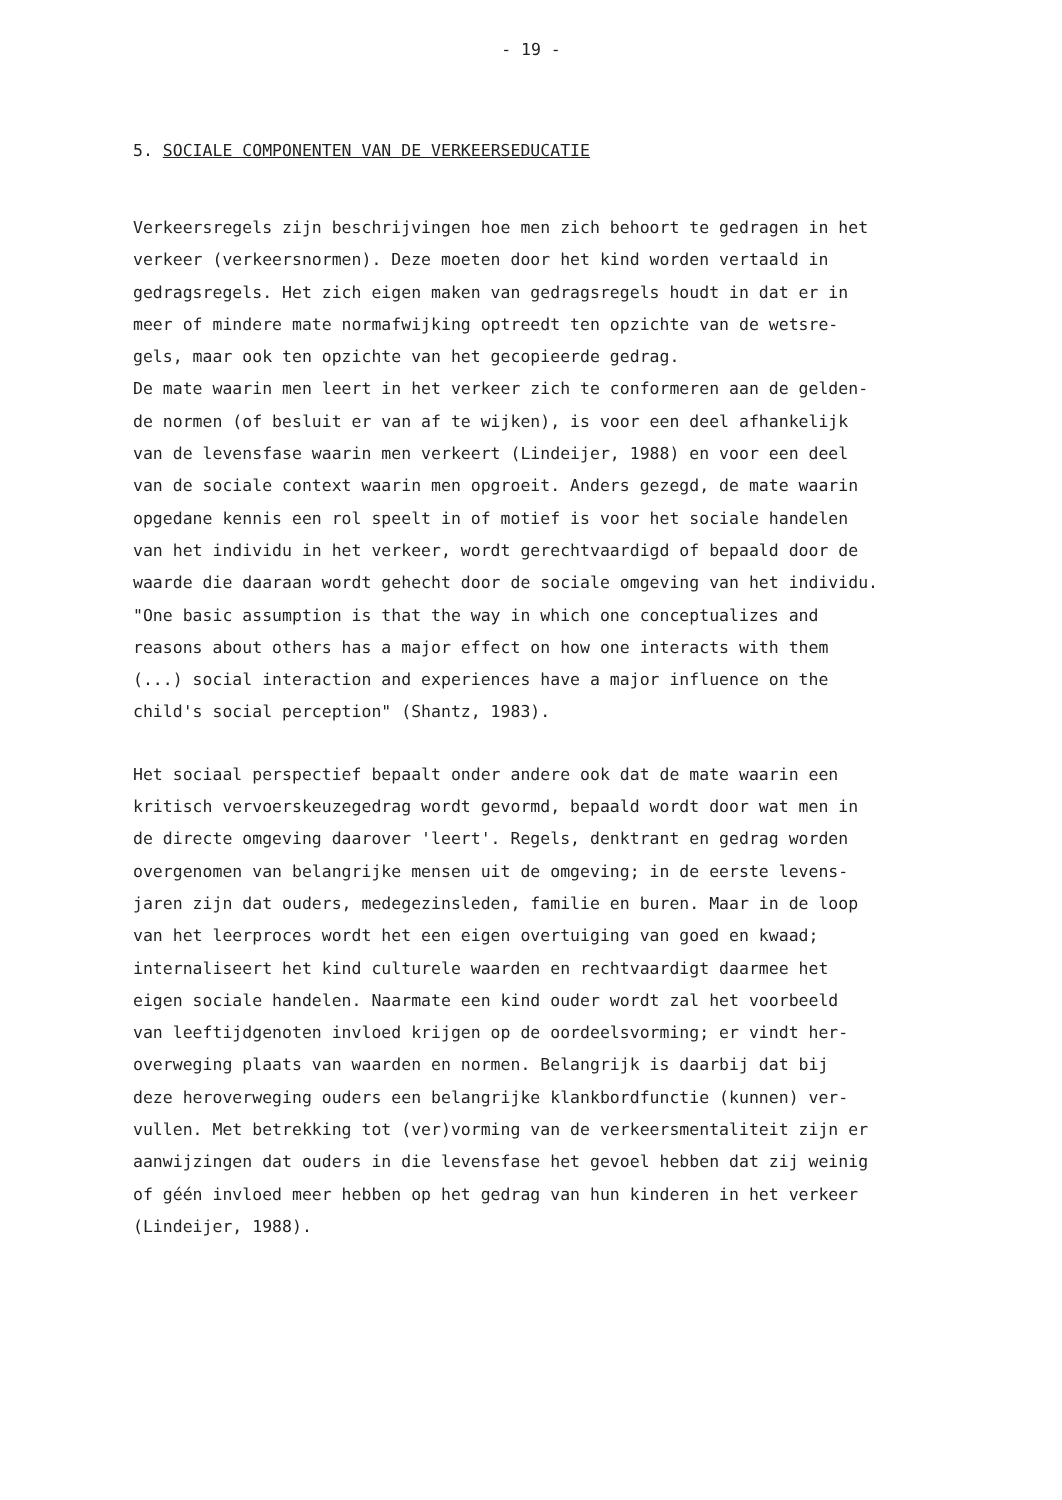- 19 -
5. SOCIALE COMPONENTEN VAN DE VERKEERSEDUCATIE
Verkeersregels zijn beschrijvingen hoe men zich behoort te gedragen in het verkeer (verkeersnormen). Deze moeten door het kind worden vertaald in gedragsregels. Het zich eigen maken van gedragsregels houdt in dat er in meer of mindere mate normafwijking optreedt ten opzichte van de wetsre- gels, maar ook ten opzichte van het gecopieerde gedrag. De mate waarin men leert in het verkeer zich te conformeren aan de gelden- de normen (of besluit er van af te wijken), is voor een deel afhankelijk van de levensfase waarin men verkeert (Lindeijer, 1988) en voor een deel van de sociale context waarin men opgroeit. Anders gezegd, de mate waarin opgedane kennis een rol speelt in of motief is voor het sociale handelen van het individu in het verkeer, wordt gerechtvaardigd of bepaald door de waarde die daaraan wordt gehecht door de sociale omgeving van het individu. "One basic assumption is that the way in which one conceptualizes and reasons about others has a major effect on how one interacts with them (...) social interaction and experiences have a major influence on the child's social perception" (Shantz, 1983).
Het sociaal perspectief bepaalt onder andere ook dat de mate waarin een kritisch vervoerskeuzegedrag wordt gevormd, bepaald wordt door wat men in de directe omgeving daarover 'leert'. Regels, denktrant en gedrag worden overgenomen van belangrijke mensen uit de omgeving; in de eerste levens- jaren zijn dat ouders, medegezinsleden, familie en buren. Maar in de loop van het leerproces wordt het een eigen overtuiging van goed en kwaad; internaliseert het kind culturele waarden en rechtvaardigt daarmee het eigen sociale handelen. Naarmate een kind ouder wordt zal het voorbeeld van leeftijdgenoten invloed krijgen op de oordeelsvorming; er vindt her- overweging plaats van waarden en normen. Belangrijk is daarbij dat bij deze heroverweging ouders een belangrijke klankbordfunctie (kunnen) ver- vullen. Met betrekking tot (ver)vorming van de verkeersmentaliteit zijn er aanwijzingen dat ouders in die levensfase het gevoel hebben dat zij weinig of géén invloed meer hebben op het gedrag van hun kinderen in het verkeer (Lindeijer, 1988).